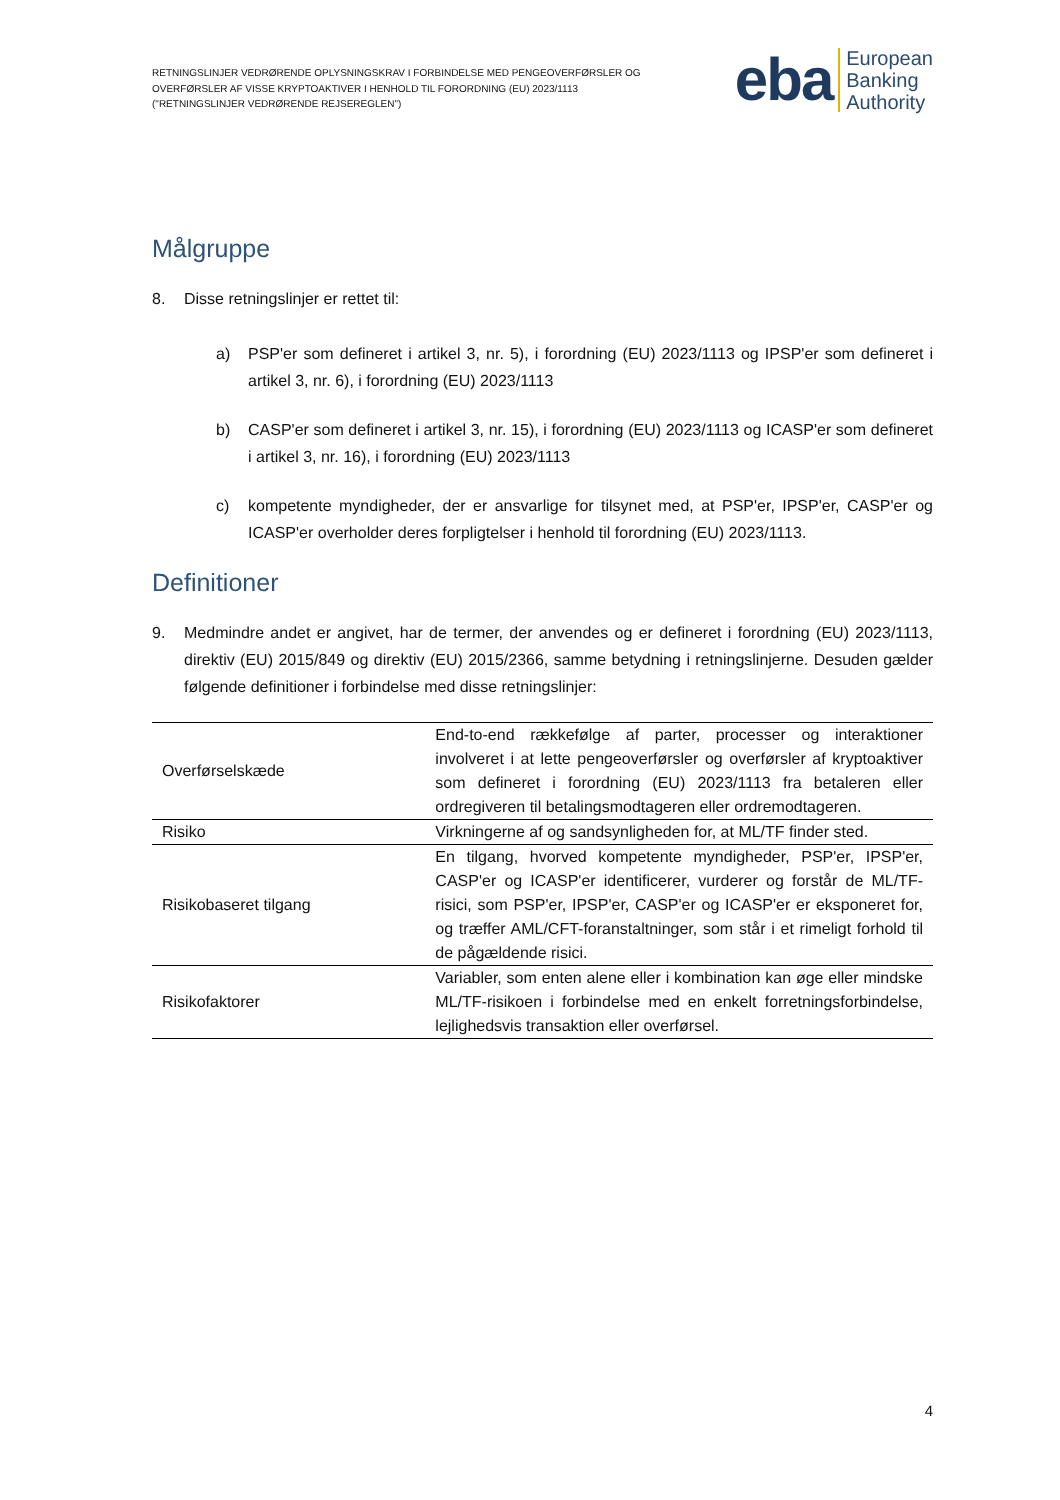RETNINGSLINJER VEDRØRENDE OPLYSNINGSKRAV I FORBINDELSE MED PENGEOVERFØRSLER OG
OVERFØRSLER AF VISSE KRYPTOAKTIVER I HENHOLD TIL FORORDNING (EU) 2023/1113
("RETNINGSLINJER VEDRØRENDE REJSEREGLEN")
eba European
Banking
Authority
Målgruppe
8. Disse retningslinjer er rettet til:
a) PSP'er som defineret i artikel 3, nr. 5), i forordning (EU) 2023/1113 og IPSP'er som defineret i artikel 3, nr. 6), i forordning (EU) 2023/1113
b) CASP'er som defineret i artikel 3, nr. 15), i forordning (EU) 2023/1113 og ICASP'er som defineret i artikel 3, nr. 16), i forordning (EU) 2023/1113
c) kompetente myndigheder, der er ansvarlige for tilsynet med, at PSP'er, IPSP'er, CASP'er og ICASP'er overholder deres forpligtelser i henhold til forordning (EU) 2023/1113.
Definitioner
9. Medmindre andet er angivet, har de termer, der anvendes og er defineret i forordning (EU) 2023/1113, direktiv (EU) 2015/849 og direktiv (EU) 2015/2366, samme betydning i retningslinjerne. Desuden gælder følgende definitioner i forbindelse med disse retningslinjer:
| Overførselskæde | End-to-end rækkefølge af parter, processer og interaktioner involveret i at lette pengeoverførsler og overførsler af kryptoaktiver som defineret i forordning (EU) 2023/1113 fra betaleren eller ordregiveren til betalingsmodtageren eller ordremodtageren. |
| Risiko | Virkningerne af og sandsynligheden for, at ML/TF finder sted. |
| Risikobaseret tilgang | En tilgang, hvorved kompetente myndigheder, PSP'er, IPSP'er, CASP'er og ICASP'er identificerer, vurderer og forstår de ML/TF-risici, som PSP'er, IPSP'er, CASP'er og ICASP'er er eksponeret for, og træffer AML/CFT-foranstaltninger, som står i et rimeligt forhold til de pågældende risici. |
| Risikofaktorer | Variabler, som enten alene eller i kombination kan øge eller mindske ML/TF-risikoen i forbindelse med en enkelt forretningsforbindelse, lejlighedsvis transaktion eller overførsel. |
4